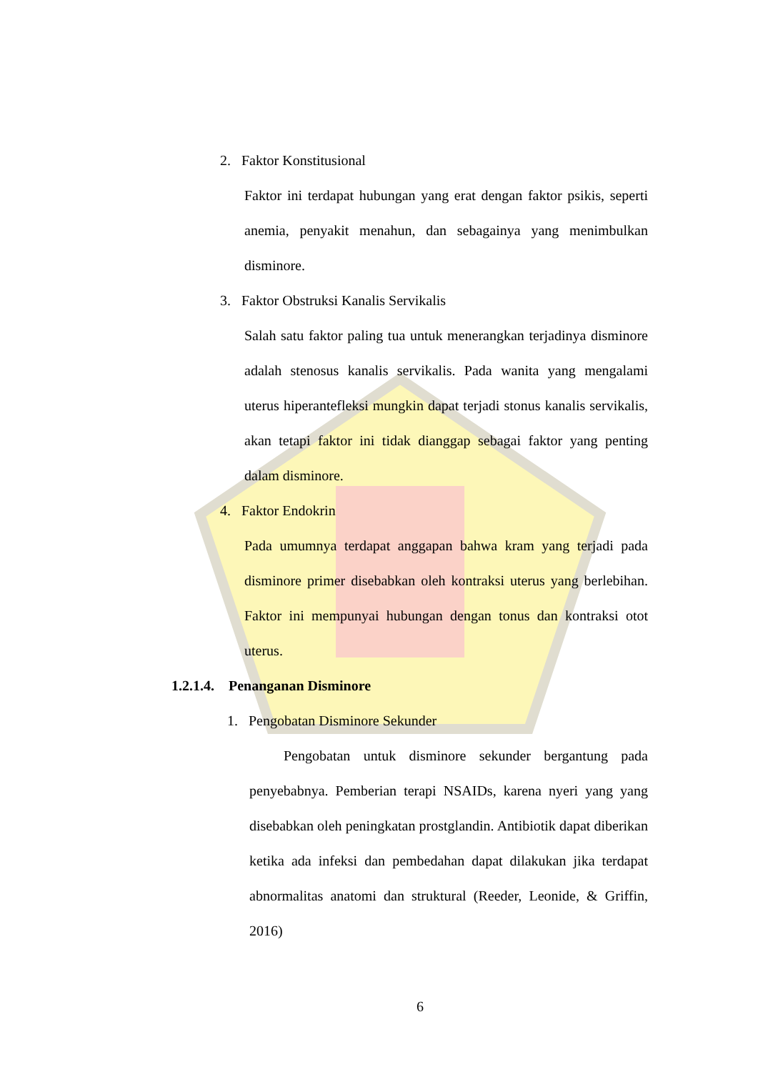2. Faktor Konstitusional
Faktor ini terdapat hubungan yang erat dengan faktor psikis, seperti anemia, penyakit menahun, dan sebagainya yang menimbulkan disminore.
3. Faktor Obstruksi Kanalis Servikalis
Salah satu faktor paling tua untuk menerangkan terjadinya disminore adalah stenosus kanalis servikalis. Pada wanita yang mengalami uterus hiperantefleksi mungkin dapat terjadi stonus kanalis servikalis, akan tetapi faktor ini tidak dianggap sebagai faktor yang penting dalam disminore.
4. Faktor Endokrin
Pada umumnya terdapat anggapan bahwa kram yang terjadi pada disminore primer disebabkan oleh kontraksi uterus yang berlebihan. Faktor ini mempunyai hubungan dengan tonus dan kontraksi otot uterus.
1.2.1.4. Penanganan Disminore
1. Pengobatan Disminore Sekunder
Pengobatan untuk disminore sekunder bergantung pada penyebabnya. Pemberian terapi NSAIDs, karena nyeri yang yang disebabkan oleh peningkatan prostglandin. Antibiotik dapat diberikan ketika ada infeksi dan pembedahan dapat dilakukan jika terdapat abnormalitas anatomi dan struktural (Reeder, Leonide, & Griffin, 2016)
6